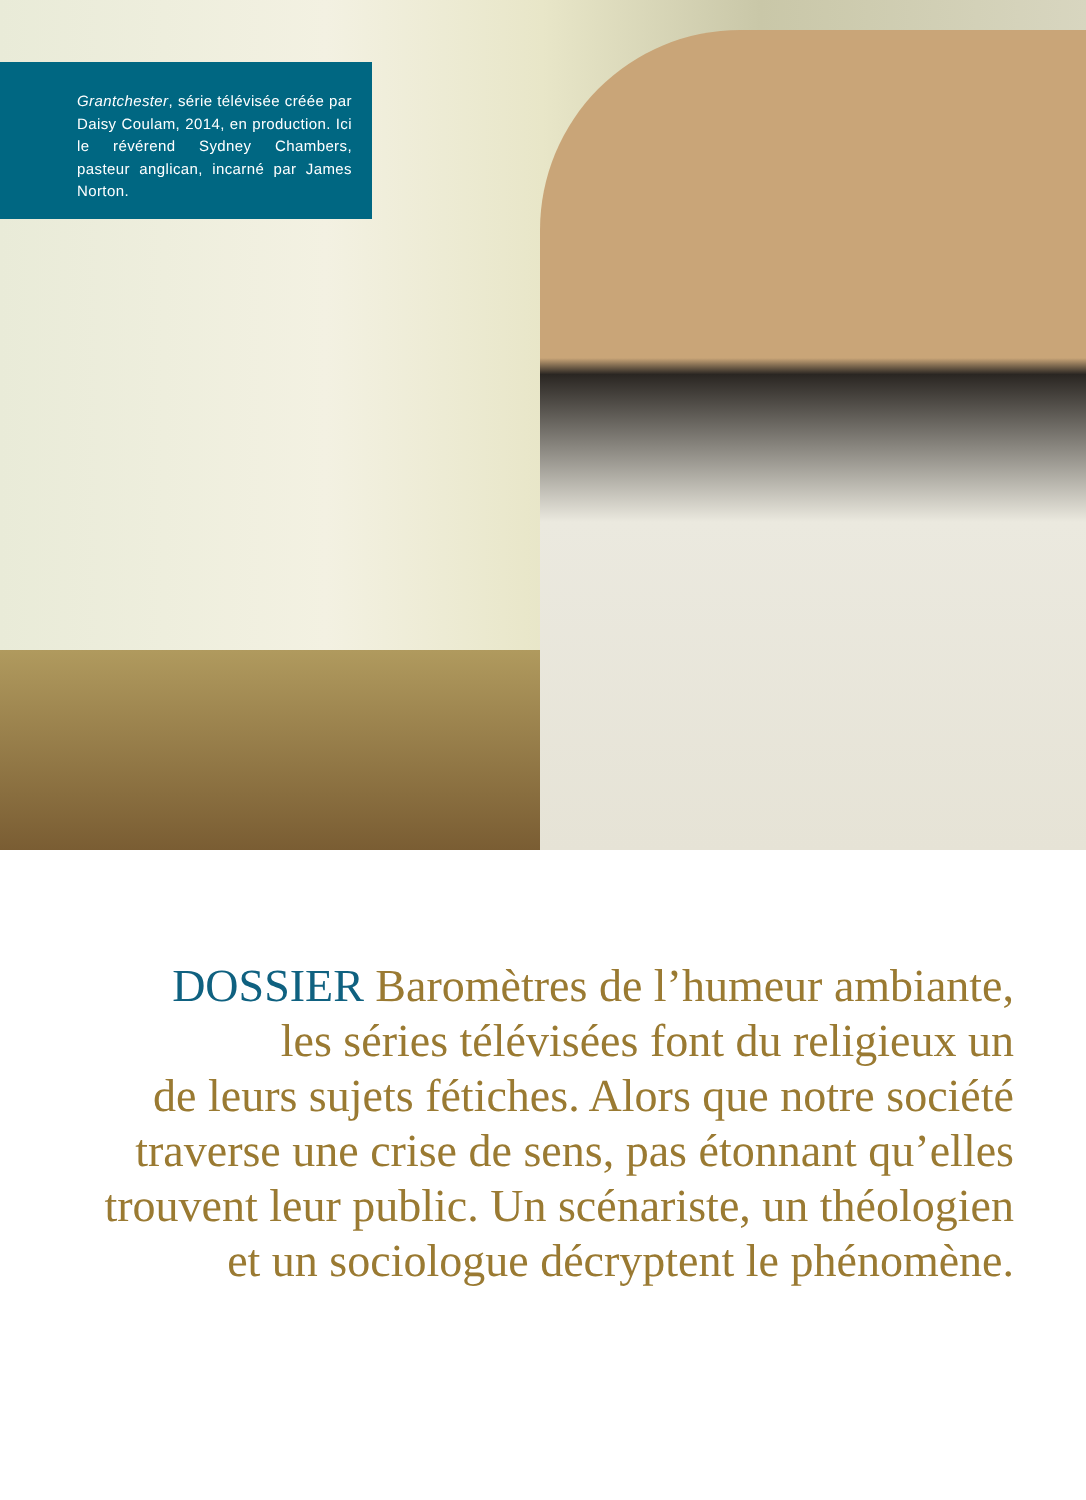Grantchester, série télévisée créée par Daisy Coulam, 2014, en production. Ici le révérend Sydney Chambers, pasteur anglican, incarné par James Norton.
DOSSIER Baromètres de l’humeur ambiante,
les séries télévisées font du religieux un
de leurs sujets fétiches. Alors que notre société
traverse une crise de sens, pas étonnant qu’elles
trouvent leur public. Un scénariste, un théologien
et un sociologue décryptent le phénomène.